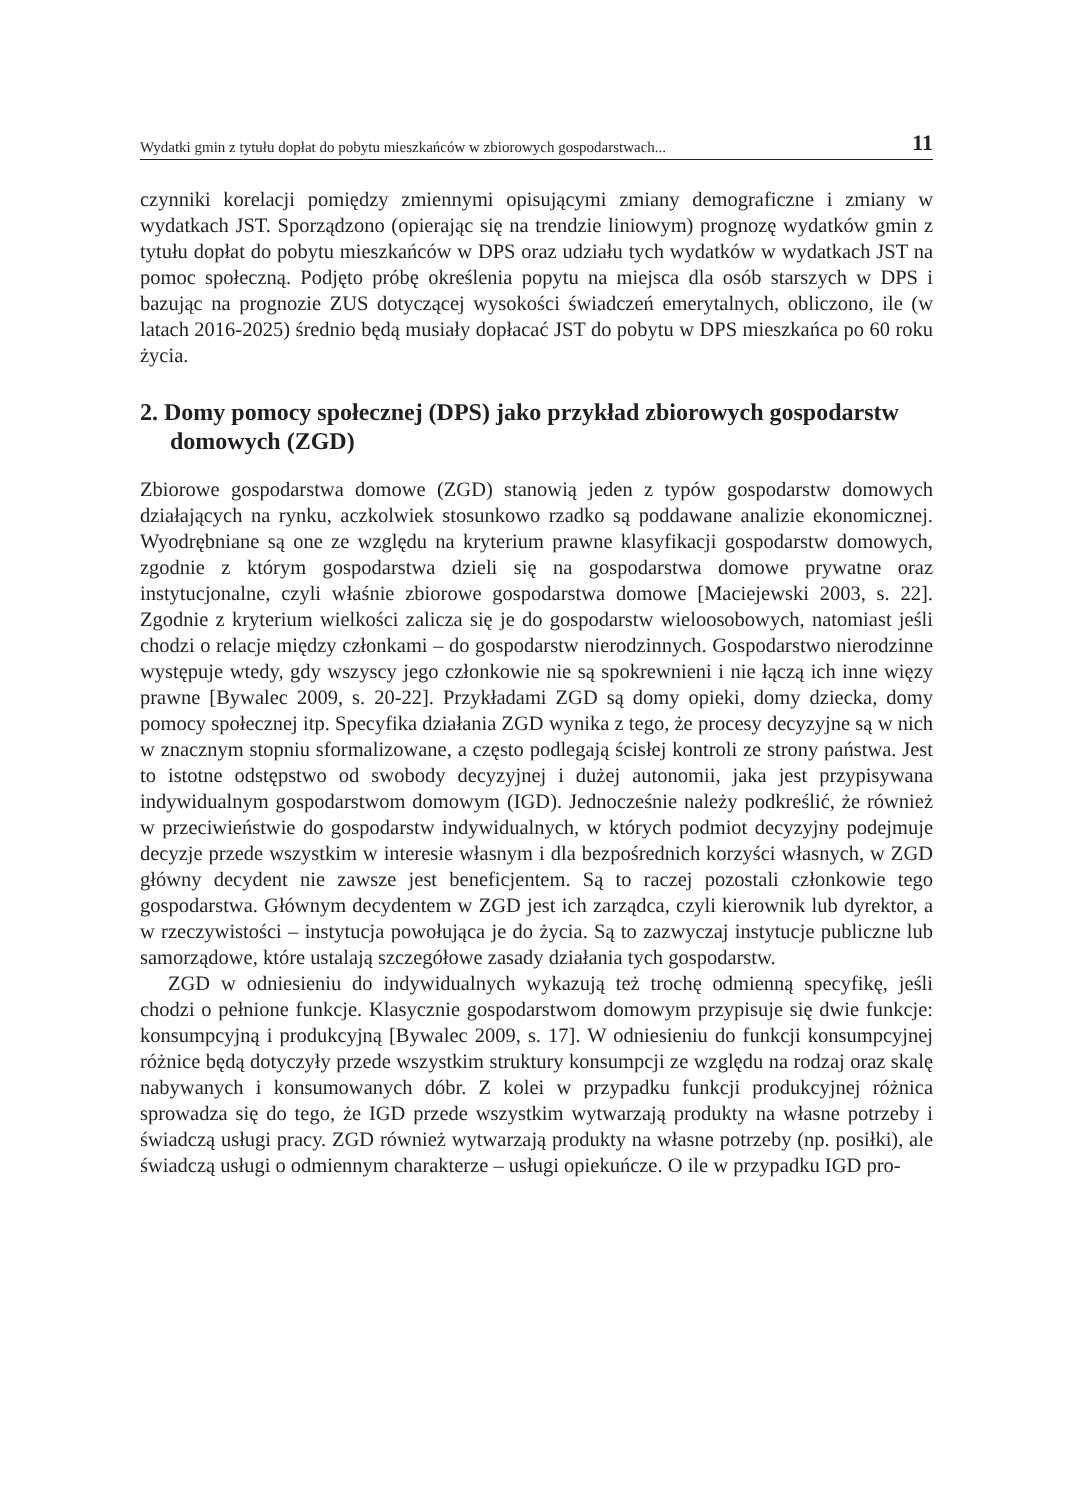Wydatki gmin z tytułu dopłat do pobytu mieszkańców w zbiorowych gospodarstwach... 11
czynniki korelacji pomiędzy zmiennymi opisującymi zmiany demograficzne i zmiany w wydatkach JST. Sporządzono (opierając się na trendzie liniowym) prognozę wydatków gmin z tytułu dopłat do pobytu mieszkańców w DPS oraz udziału tych wydatków w wydatkach JST na pomoc społeczną. Podjęto próbę określenia popytu na miejsca dla osób starszych w DPS i bazując na prognozie ZUS dotyczącej wysokości świadczeń emerytalnych, obliczono, ile (w latach 2016-2025) średnio będą musiały dopłacać JST do pobytu w DPS mieszkańca po 60 roku życia.
2. Domy pomocy społecznej (DPS) jako przykład zbiorowych gospodarstw domowych (ZGD)
Zbiorowe gospodarstwa domowe (ZGD) stanowią jeden z typów gospodarstw domowych działających na rynku, aczkolwiek stosunkowo rzadko są poddawane analizie ekonomicznej. Wyodrębniane są one ze względu na kryterium prawne klasyfikacji gospodarstw domowych, zgodnie z którym gospodarstwa dzieli się na gospodarstwa domowe prywatne oraz instytucjonalne, czyli właśnie zbiorowe gospodarstwa domowe [Maciejewski 2003, s. 22]. Zgodnie z kryterium wielkości zalicza się je do gospodarstw wieloosobowych, natomiast jeśli chodzi o relacje między członkami – do gospodarstw nierodzinnych. Gospodarstwo nierodzinne występuje wtedy, gdy wszyscy jego członkowie nie są spokrewnieni i nie łączą ich inne więzy prawne [Bywalec 2009, s. 20-22]. Przykładami ZGD są domy opieki, domy dziecka, domy pomocy społecznej itp. Specyfika działania ZGD wynika z tego, że procesy decyzyjne są w nich w znacznym stopniu sformalizowane, a często podlegają ścisłej kontroli ze strony państwa. Jest to istotne odstępstwo od swobody decyzyjnej i dużej autonomii, jaka jest przypisywana indywidualnym gospodarstwom domowym (IGD). Jednocześnie należy podkreślić, że również w przeciwieństwie do gospodarstw indywidualnych, w których podmiot decyzyjny podejmuje decyzje przede wszystkim w interesie własnym i dla bezpośrednich korzyści własnych, w ZGD główny decydent nie zawsze jest beneficjentem. Są to raczej pozostali członkowie tego gospodarstwa. Głównym decydentem w ZGD jest ich zarządca, czyli kierownik lub dyrektor, a w rzeczywistości – instytucja powołująca je do życia. Są to zazwyczaj instytucje publiczne lub samorządowe, które ustalają szczegółowe zasady działania tych gospodarstw.
ZGD w odniesieniu do indywidualnych wykazują też trochę odmienną specyfikę, jeśli chodzi o pełnione funkcje. Klasycznie gospodarstwom domowym przypisuje się dwie funkcje: konsumpcyjną i produkcyjną [Bywalec 2009, s. 17]. W odniesieniu do funkcji konsumpcyjnej różnice będą dotyczyły przede wszystkim struktury konsumpcji ze względu na rodzaj oraz skalę nabywanych i konsumowanych dóbr. Z kolei w przypadku funkcji produkcyjnej różnica sprowadza się do tego, że IGD przede wszystkim wytwarzają produkty na własne potrzeby i świadczą usługi pracy. ZGD również wytwarzają produkty na własne potrzeby (np. posiłki), ale świadczą usługi o odmiennym charakterze – usługi opiekuńcze. O ile w przypadku IGD pro-